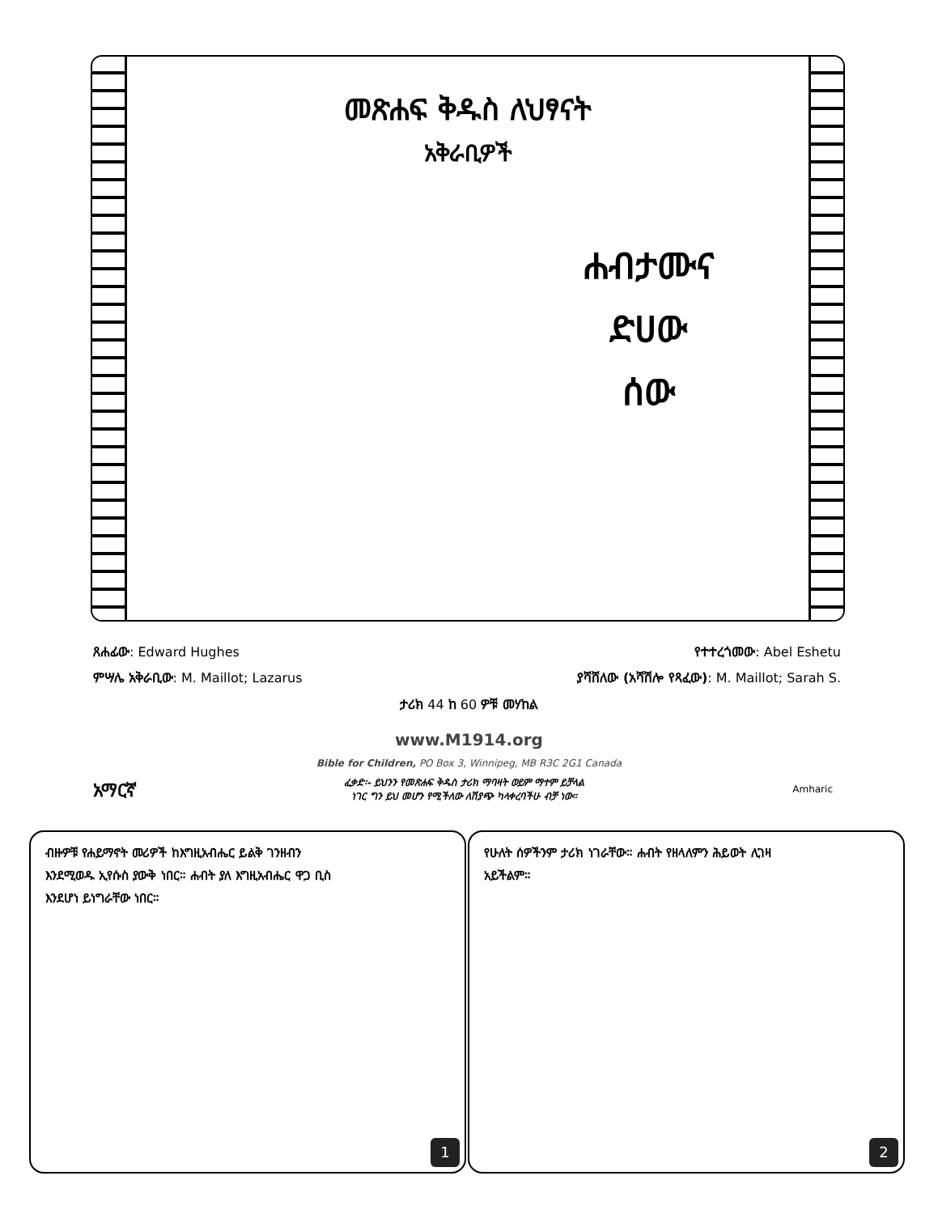መጽሐፍ ቅዱስ ለህፃናት
አቅራቢዎች
ሐብታሙና
ድሀው
ሰው
ጸሐፊው: Edward Hughes የተተረጎመው: Abel Eshetu
ምሣሌ አቅራቢው: M. Maillot; Lazarus ያሻሸለው (አሻሽሎ የጻፈው): M. Maillot; Sarah S.
ታሪክ 44 ከ 60 ዎቹ መሃከል
www.M1914.org
Bible for Children, PO Box 3, Winnipeg, MB R3C 2G1 Canada
አማርኛ ፈቃድ፡- ይህንን የመጽሐፍ ቅዱስ ታሪክ ማባዛት ወይም ማተም ይቻላል
ነገር ግን ይህ መሆን የሚችለው ለሽያጭ ካላቀረባችሁ ብቻ ነው። Amharic
ብዙዎቹ የሐይማኖት መሪዎች ከእግዚአብሔር ይልቅ ገንዘብን እንደሚወዱ ኢየሱስ ያውቅ ነበር። ሐብት ያለ እግዚአብሔር ዋጋ ቢስ እንደሆነ ይነግራቸው ነበር።
1
የሁለት ሰዎችንም ታሪክ ነገራቸው። ሐብት የዘላለምን ሕይወት ሊገዛ አይችልም።
2